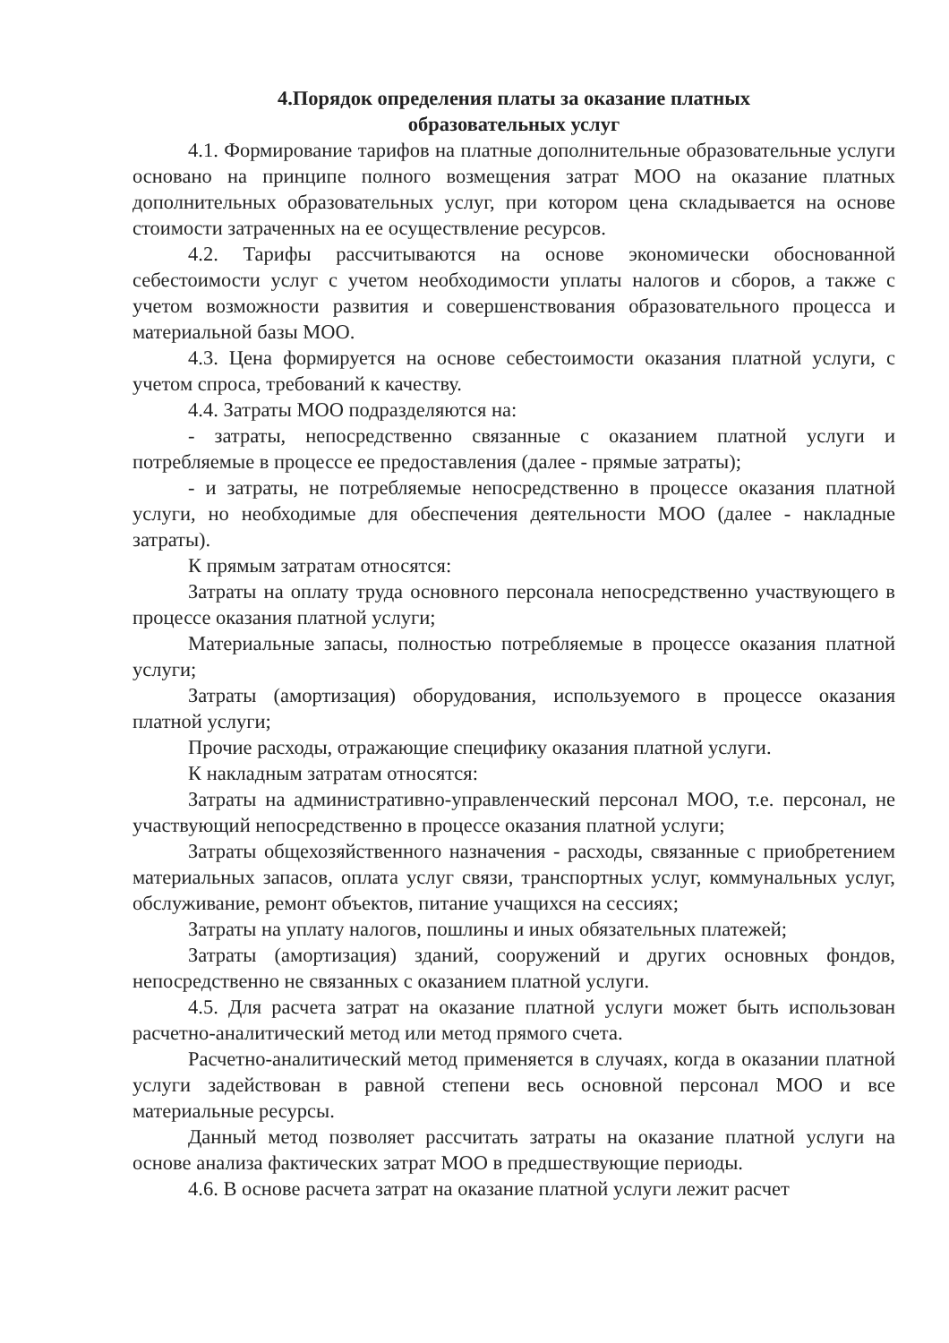4.Порядок определения платы за оказание платных
образовательных услуг
4.1. Формирование тарифов на платные дополнительные образовательные услуги основано на принципе полного возмещения затрат МОО на оказание платных дополнительных образовательных услуг, при котором цена складывается на основе стоимости затраченных на ее осуществление ресурсов.
4.2. Тарифы рассчитываются на основе экономически обоснованной себестоимости услуг с учетом необходимости уплаты налогов и сборов, а также с учетом возможности развития и совершенствования образовательного процесса и материальной базы МОО.
4.3. Цена формируется на основе себестоимости оказания платной услуги, с учетом спроса, требований к качеству.
4.4. Затраты МОО подразделяются на:
- затраты, непосредственно связанные с оказанием платной услуги и потребляемые в процессе ее предоставления (далее - прямые затраты);
- и затраты, не потребляемые непосредственно в процессе оказания платной услуги, но необходимые для обеспечения деятельности МОО (далее - накладные затраты).
К прямым затратам относятся:
Затраты на оплату труда основного персонала непосредственно участвующего в процессе оказания платной услуги;
Материальные запасы, полностью потребляемые в процессе оказания платной услуги;
Затраты (амортизация) оборудования, используемого в процессе оказания платной услуги;
Прочие расходы, отражающие специфику оказания платной услуги.
К накладным затратам относятся:
Затраты на административно-управленческий персонал МОО, т.е. персонал, не участвующий непосредственно в процессе оказания платной услуги;
Затраты общехозяйственного назначения - расходы, связанные с приобретением материальных запасов, оплата услуг связи, транспортных услуг, коммунальных услуг, обслуживание, ремонт объектов, питание учащихся на сессиях;
Затраты на уплату налогов, пошлины и иных обязательных платежей;
Затраты (амортизация) зданий, сооружений и других основных фондов, непосредственно не связанных с оказанием платной услуги.
4.5. Для расчета затрат на оказание платной услуги может быть использован расчетно-аналитический метод или метод прямого счета.
Расчетно-аналитический метод применяется в случаях, когда в оказании платной услуги задействован в равной степени весь основной персонал МОО и все материальные ресурсы.
Данный метод позволяет рассчитать затраты на оказание платной услуги на основе анализа фактических затрат МОО в предшествующие периоды.
4.6. В основе расчета затрат на оказание платной услуги лежит расчет